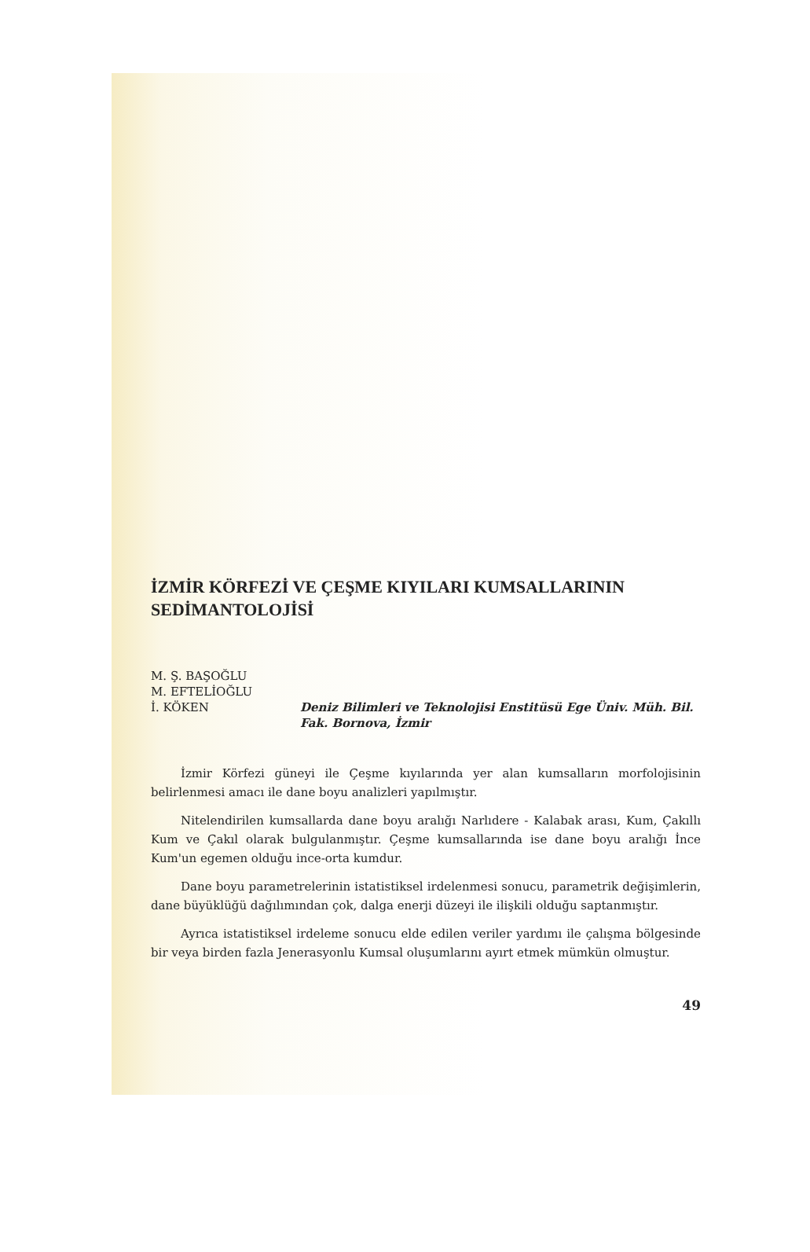İZMİR KÖRFEZİ VE ÇEŞME KIYILARI KUMSALLARININ
SEDİMANTOLOJİSİ
M. Ş. BAŞOĞLU
M. EFTELİOĞLU
İ. KÖKEN
Deniz Bilimleri ve Teknolojisi Enstitüsü Ege Üniv. Müh. Bil. Fak. Bornova, İzmir
İzmir Körfezi güneyi ile Çeşme kıyılarında yer alan kumsalların morfolojisinin belirlenmesi amacı ile dane boyu analizleri yapılmıştır.
Nitelendirilen kumsallarda dane boyu aralığı Narlıdere - Kalabak arası, Kum, Çakıllı Kum ve Çakıl olarak bulgulanmıştır. Çeşme kumsallarında ise dane boyu aralığı İnce Kum'un egemen olduğu ince-orta kumdur.
Dane boyu parametrelerinin istatistiksel irdelenmesi sonucu, parametrik değişimlerin, dane büyüklüğü dağılımından çok, dalga enerji düzeyi ile ilişkili olduğu saptanmıştır.
Ayrıca istatistiksel irdeleme sonucu elde edilen veriler yardımı ile çalışma bölgesinde bir veya birden fazla Jenerasyonlu Kumsal oluşumlarını ayırt etmek mümkün olmuştur.
49